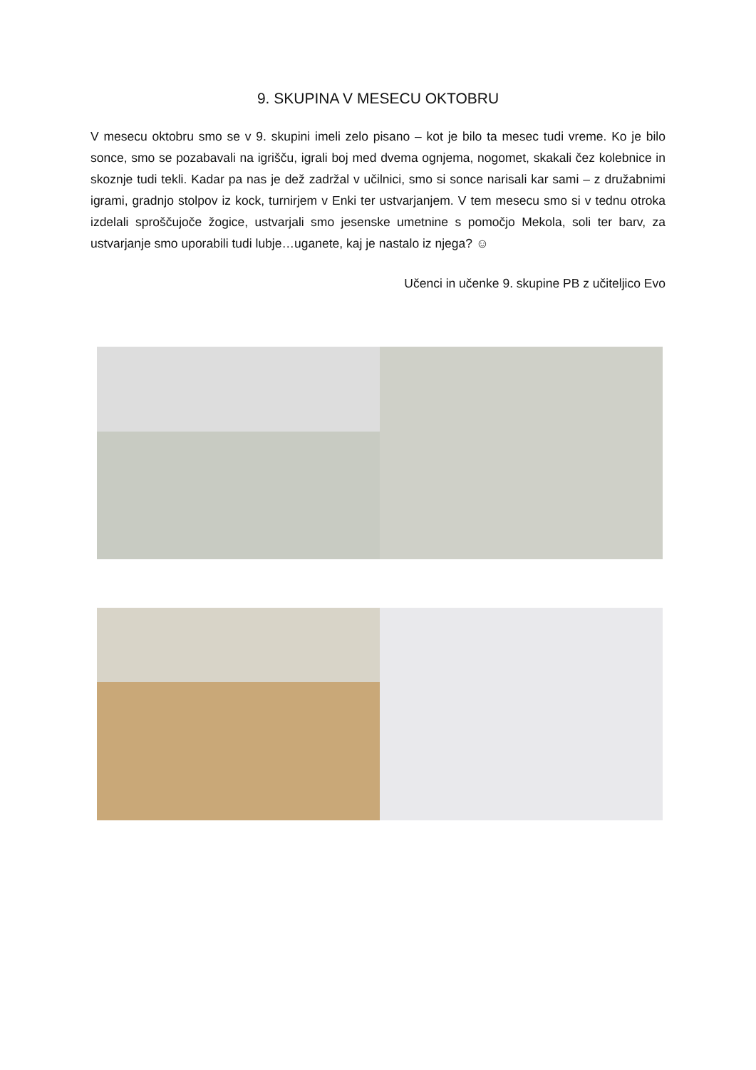9. SKUPINA V MESECU OKTOBRU
V mesecu oktobru smo se v 9. skupini imeli zelo pisano – kot je bilo ta mesec tudi vreme. Ko je bilo sonce, smo se pozabavali na igrišču, igrali boj med dvema ognjema, nogomet, skakali čez kolebnice in skoznje tudi tekli. Kadar pa nas je dež zadržal v učilnici, smo si sonce narisali kar sami – z družabnimi igrami, gradnjo stolpov iz kock, turnirjem v Enki ter ustvarjanjem. V tem mesecu smo si v tednu otroka izdelali sproščujoče žogice, ustvarjali smo jesenske umetnine s pomočjo Mekola, soli ter barv, za ustvarjanje smo uporabili tudi lubje…uganete, kaj je nastalo iz njega? ☺
Učenci in učenke 9. skupine PB z učiteljico Evo